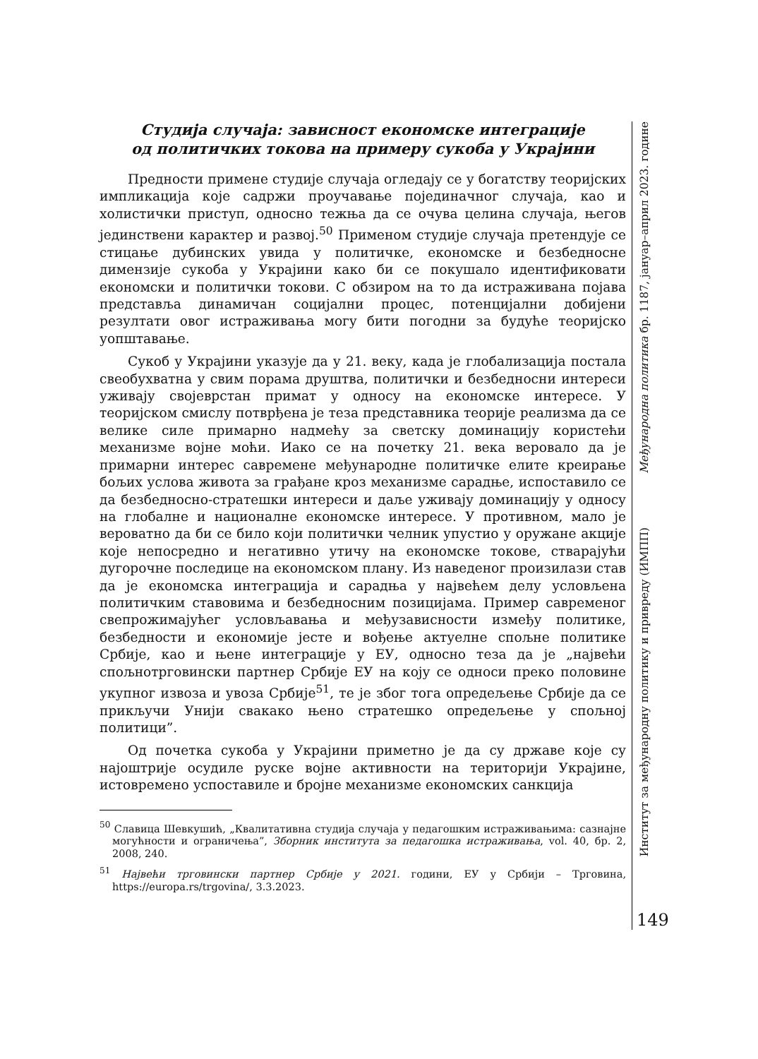Студија случаја: зависност економске интеграције
од политичких токова на примеру сукоба у Украјини
Предности примене студије случаја огледају се у богатству теоријских импликација које садржи проучавање појединачног случаја, као и холистички приступ, односно тежња да се очува целина случаја, његов јединствени карактер и развој.<sup>50</sup> Применом студије случаја претендује се стицање дубинских увида у политичке, економске и безбедносне димензије сукоба у Украјини како би се покушало идентификовати економски и политички токови. С обзиром на то да истраживана појава представља динамичан социјални процес, потенцијални добијени резултати овог истраживања могу бити погодни за будуће теоријско уопштавање.
Сукоб у Украјини указује да у 21. веку, када је глобализација постала свеобухватна у свим порама друштва, политички и безбедносни интереси уживају својеврстан примат у односу на економске интересе. У теоријском смислу потврђена је теза представника теорије реализма да се велике силе примарно надмећу за светску доминацију користећи механизме војне моћи. Иако се на почетку 21. века веровало да је примарни интерес савремене међународне политичке елите креирање бољих услова живота за грађане кроз механизме сарадње, испоставило се да безбедносно-стратешки интереси и даље уживају доминацију у односу на глобалне и националне економске интересе. У противном, мало је вероватно да би се било који политички челник упустио у оружане акције које непосредно и негативно утичу на економске токове, стварајући дугорочне последице на економском плану. Из наведеног произилази став да је економска интеграција и сарадња у највећем делу условљена политичким ставовима и безбедносним позицијама. Пример савременог свепрожимајућег условљавања и међузависности између политике, безбедности и економије јесте и вођење актуелне спољне политике Србије, као и њене интеграције у ЕУ, односно теза да је „највећи спољнотрговински партнер Србије ЕУ на коју се односи преко половине укупног извоза и увоза Србије<sup>51</sup>, те је због тога опредељење Србије да се прикључи Унији свакако њено стратешко опредељење у спољној политици”.
Од почетка сукоба у Украјини приметно је да су државе које су најоштрије осудиле руске војне активности на територији Украјине, истовремено успоставиле и бројне механизме економских санкција
<sup>50</sup> Славица Шевкушић, „Квалитативна студија случаја у педагошким истраживањима: сазнајне могућности и ограничења”, Зборник института за педагошка истраживања, vol. 40, бр. 2, 2008, 240.
<sup>51</sup> Највећи трговински партнер Србије у 2021. години, ЕУ у Србији – Трговина, https://europa.rs/trgovina/, 3.3.2023.
Међународна политика бр. 1187, јануар–април 2023. године
Институт за међународну политику и привреду (ИМПП)
149